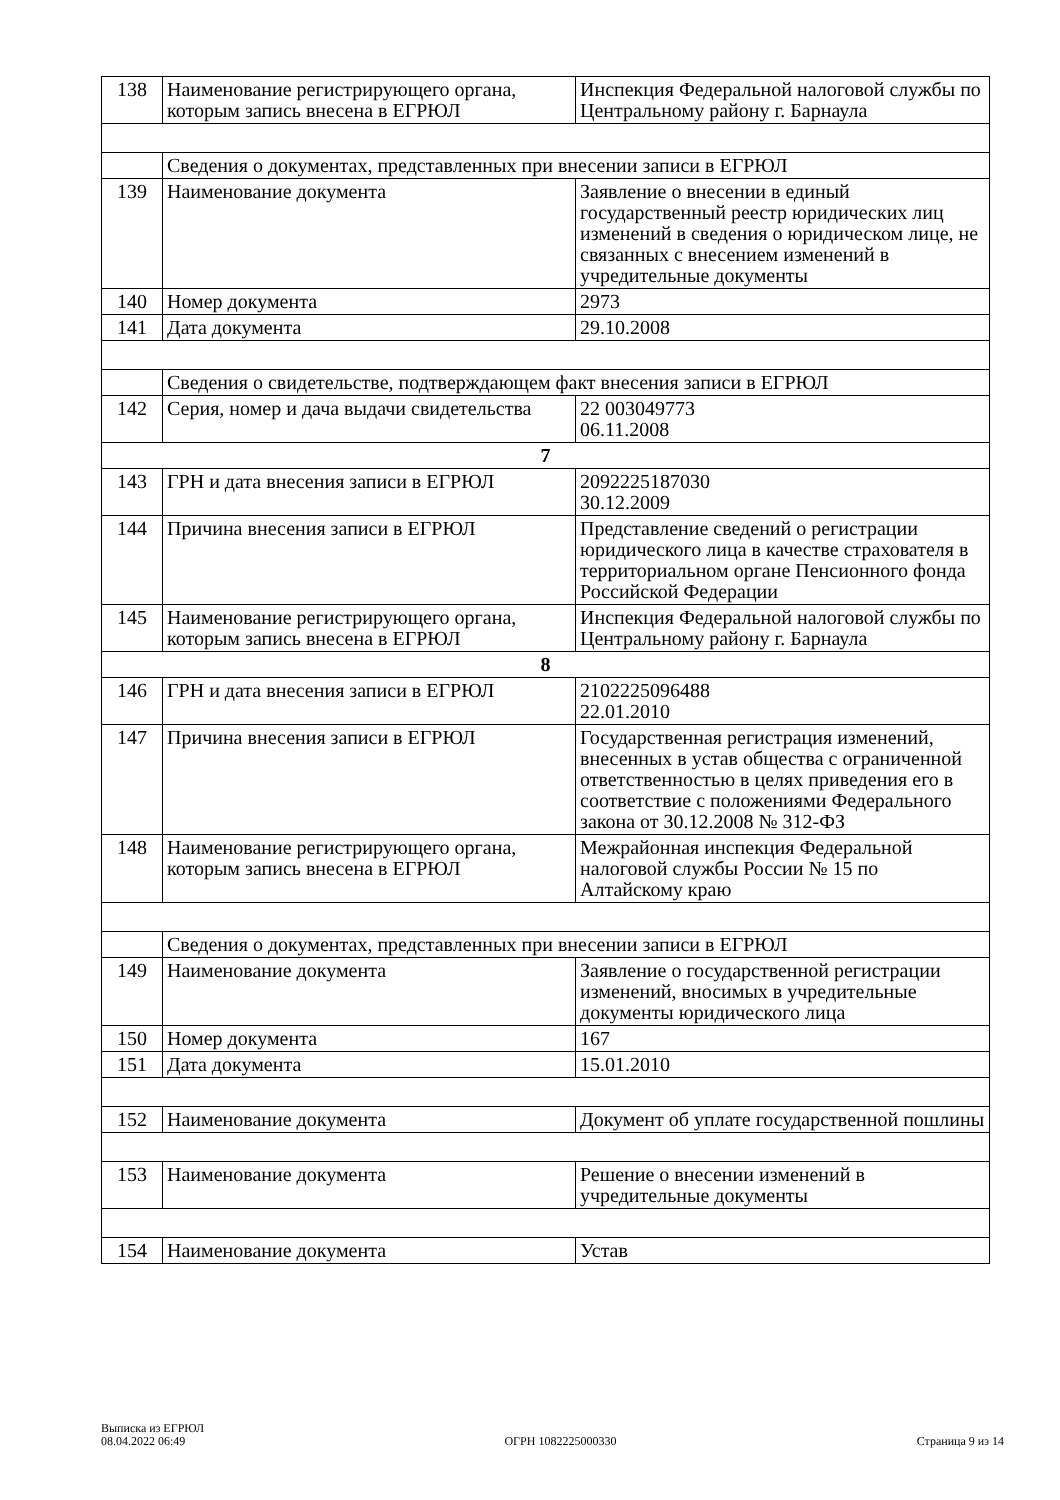| 138 | Наименование регистрирующего органа, которым запись внесена в ЕГРЮЛ | Инспекция Федеральной налоговой службы по Центральному району г. Барнаула |
| | Сведения о документах, представленных при внесении записи в ЕГРЮЛ | |
| 139 | Наименование документа | Заявление о внесении в единый государственный реестр юридических лиц изменений в сведения о юридическом лице, не связанных с внесением изменений в учредительные документы |
| 140 | Номер документа | 2973 |
| 141 | Дата документа | 29.10.2008 |
| | Сведения о свидетельстве, подтверждающем факт внесения записи в ЕГРЮЛ | |
| 142 | Серия, номер и дача выдачи свидетельства | 22 003049773 06.11.2008 |
| 7 | | |
| 143 | ГРН и дата внесения записи в ЕГРЮЛ | 2092225187030 30.12.2009 |
| 144 | Причина внесения записи в ЕГРЮЛ | Представление сведений о регистрации юридического лица в качестве страхователя в территориальном органе Пенсионного фонда Российской Федерации |
| 145 | Наименование регистрирующего органа, которым запись внесена в ЕГРЮЛ | Инспекция Федеральной налоговой службы по Центральному району г. Барнаула |
| 8 | | |
| 146 | ГРН и дата внесения записи в ЕГРЮЛ | 2102225096488 22.01.2010 |
| 147 | Причина внесения записи в ЕГРЮЛ | Государственная регистрация изменений, внесенных в устав общества с ограниченной ответственностью в целях приведения его в соответствие с положениями Федерального закона от 30.12.2008 № 312-ФЗ |
| 148 | Наименование регистрирующего органа, которым запись внесена в ЕГРЮЛ | Межрайонная инспекция Федеральной налоговой службы России № 15 по Алтайскому краю |
| | Сведения о документах, представленных при внесении записи в ЕГРЮЛ | |
| 149 | Наименование документа | Заявление о государственной регистрации изменений, вносимых в учредительные документы юридического лица |
| 150 | Номер документа | 167 |
| 151 | Дата документа | 15.01.2010 |
| 152 | Наименование документа | Документ об уплате государственной пошлины |
| 153 | Наименование документа | Решение о внесении изменений в учредительные документы |
| 154 | Наименование документа | Устав |
Выписка из ЕГРЮЛ
08.04.2022 06:49
ОГРН 1082225000330
Страница 9 из 14